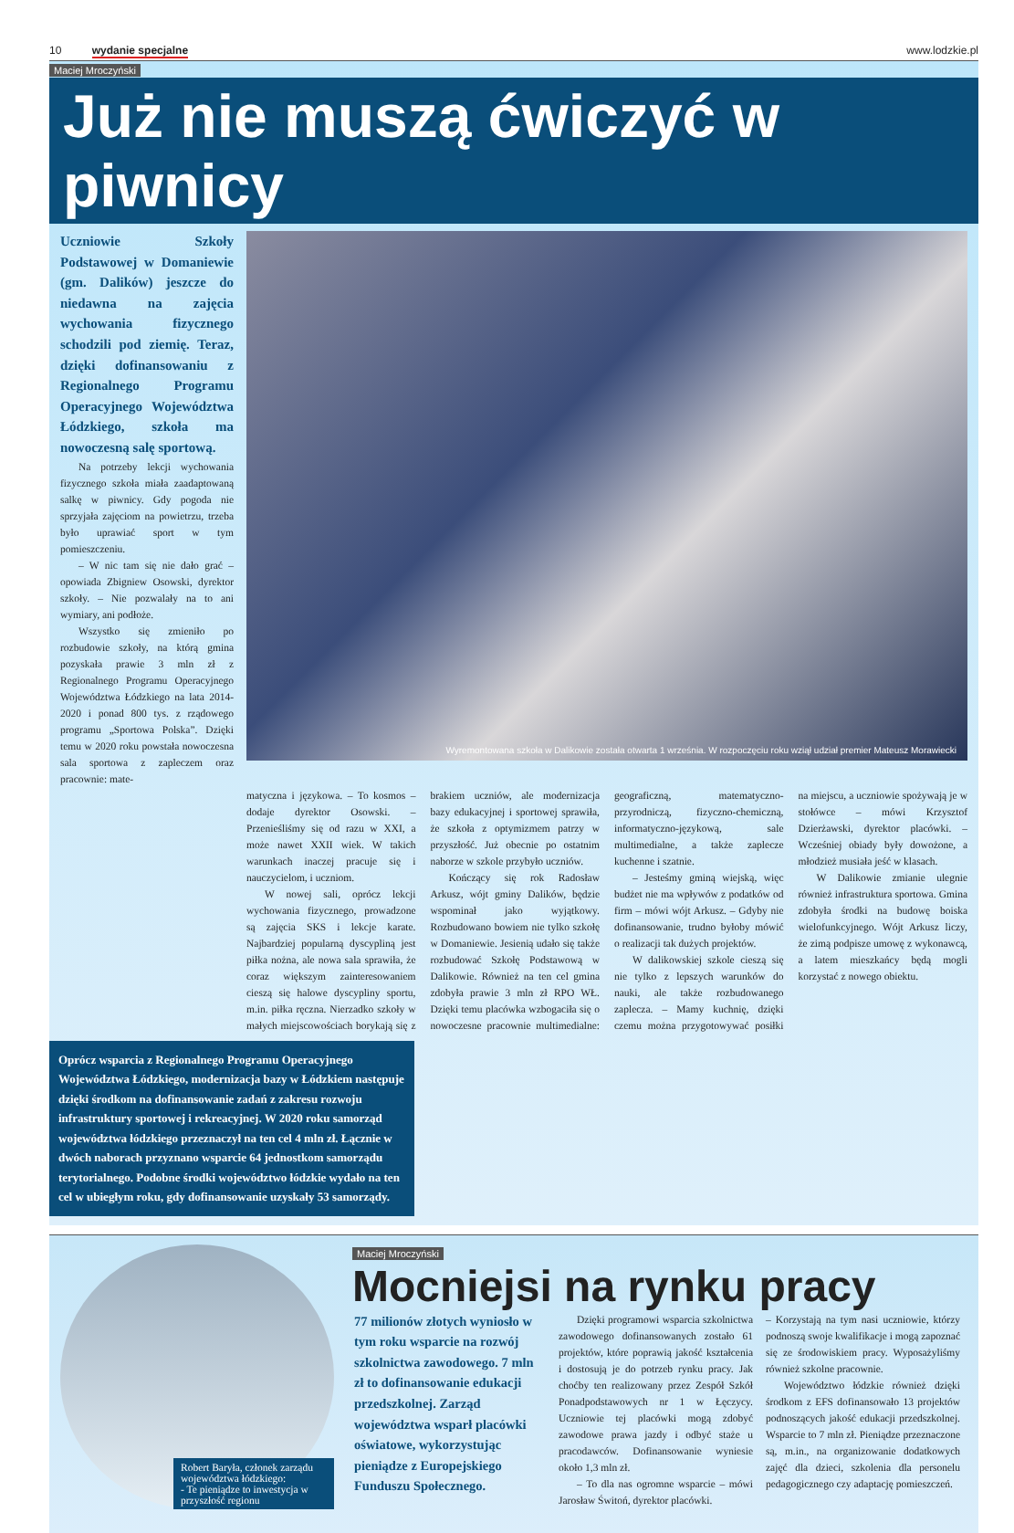10 wydanie specjalne www.lodzkie.pl
Maciej Mroczyński
Już nie muszą ćwiczyć w piwnicy
Uczniowie Szkoły Podstawowej w Domaniewie (gm. Dalików) jeszcze do niedawna na zajęcia wychowania fizycznego schodzili pod ziemię. Teraz, dzięki dofinansowaniu z Regionalnego Programu Operacyjnego Województwa Łódzkiego, szkoła ma nowoczesną salę sportową.
Na potrzeby lekcji wychowania fizycznego szkoła miała zaadaptowaną salkę w piwnicy. Gdy pogoda nie sprzyjała zajęciom na powietrzu, trzeba było uprawiać sport w tym pomieszczeniu.
– W nic tam się nie dało grać – opowiada Zbigniew Osowski, dyrektor szkoły. – Nie pozwalały na to ani wymiary, ani podłoże.
Wszystko się zmieniło po rozbudowie szkoły, na którą gmina pozyskała prawie 3 mln zł z Regionalnego Programu Operacyjnego Województwa Łódzkiego na lata 2014-2020 i ponad 800 tys. z rządowego programu „Sportowa Polska”. Dzięki temu w 2020 roku powstała nowoczesna sala sportowa z zapleczem oraz pracownie: mate-
Wyremontowana szkoła w Dalikowie została otwarta 1 września. W rozpoczęciu roku wziął udział premier Mateusz Morawiecki
matyczna i językowa. – To kosmos – dodaje dyrektor Osowski. – Przenieśliśmy się od razu w XXI, a może nawet XXII wiek. W takich warunkach inaczej pracuje się i nauczycielom, i uczniom.
W nowej sali, oprócz lekcji wychowania fizycznego, prowadzone są zajęcia SKS i lekcje karate. Najbardziej popularną dyscypliną jest piłka nożna, ale nowa sala sprawiła, że coraz większym zainteresowaniem cieszą się halowe dyscypliny sportu, m.in. piłka ręczna. Nierzadko szkoły w małych miejscowościach borykają się z brakiem uczniów, ale modernizacja bazy edukacyjnej i sportowej sprawiła, że szkoła z optymizmem patrzy w przyszłość. Już obecnie po ostatnim naborze w szkole przybyło uczniów.
Kończący się rok Radosław Arkusz, wójt gminy Dalików, będzie wspominał jako wyjątkowy. Rozbudowano bowiem nie tylko szkołę w Domaniewie. Jesienią udało się także rozbudować Szkołę Podstawową w Dalikowie. Również na ten cel gmina zdobyła prawie 3 mln zł RPO WŁ. Dzięki temu placówka wzbogaciła się o nowoczesne pracownie multimedialne: geograficzną, matematyczno-przyrodniczą, fizyczno-chemiczną, informatyczno-językową, sale multimedialne, a także zaplecze kuchenne i szatnie.
– Jesteśmy gminą wiejską, więc budżet nie ma wpływów z podatków od firm – mówi wójt Arkusz. – Gdyby nie dofinansowanie, trudno byłoby mówić o realizacji tak dużych projektów.
W dalikowskiej szkole cieszą się nie tylko z lepszych warunków do nauki, ale także rozbudowanego zaplecza. – Mamy kuchnię, dzięki czemu można przygotowywać posiłki na miejscu, a uczniowie spożywają je w stołówce – mówi Krzysztof Dzierżawski, dyrektor placówki. – Wcześniej obiady były dowożone, a młodzież musiała jeść w klasach.
W Dalikowie zmianie ulegnie również infrastruktura sportowa. Gmina zdobyła środki na budowę boiska wielofunkcyjnego. Wójt Arkusz liczy, że zimą podpisze umowę z wykonawcą, a latem mieszkańcy będą mogli korzystać z nowego obiektu.
Oprócz wsparcia z Regionalnego Programu Operacyjnego Województwa Łódzkiego, modernizacja bazy w Łódzkiem następuje dzięki środkom na dofinansowanie zadań z zakresu rozwoju infrastruktury sportowej i rekreacyjnej. W 2020 roku samorząd województwa łódzkiego przeznaczył na ten cel 4 mln zł. Łącznie w dwóch naborach przyznano wsparcie 64 jednostkom samorządu terytorialnego. Podobne środki województwo łódzkie wydało na ten cel w ubiegłym roku, gdy dofinansowanie uzyskały 53 samorządy.
Robert Baryła, członek zarządu województwa łódzkiego:
- Te pieniądze to inwestycja w przyszłość regionu
Maciej Mroczyński
Mocniejsi na rynku pracy
77 milionów złotych wyniosło w tym roku wsparcie na rozwój szkolnictwa zawodowego. 7 mln zł to dofinansowanie edukacji przedszkolnej. Zarząd województwa wsparł placówki oświatowe, wykorzystując pieniądze z Europejskiego Funduszu Społecznego.
Dzięki programowi wsparcia szkolnictwa zawodowego dofinansowanych zostało 61 projektów, które poprawią jakość kształcenia i dostosują je do potrzeb rynku pracy. Jak choćby ten realizowany przez Zespół Szkół Ponadpodstawowych nr 1 w Łęczycy. Uczniowie tej placówki mogą zdobyć zawodowe prawa jazdy i odbyć staże u pracodawców. Dofinansowanie wyniesie około 1,3 mln zł.
– To dla nas ogromne wsparcie – mówi Jarosław Świtoń, dyrektor placówki.
– Korzystają na tym nasi uczniowie, którzy podnoszą swoje kwalifikacje i mogą zapoznać się ze środowiskiem pracy. Wyposażyliśmy również szkolne pracownie.
Województwo łódzkie również dzięki środkom z EFS dofinansowało 13 projektów podnoszących jakość edukacji przedszkolnej. Wsparcie to 7 mln zł. Pieniądze przeznaczone są, m.in., na organizowanie dodatkowych zajęć dla dzieci, szkolenia dla personelu pedagogicznego czy adaptację pomieszczeń.